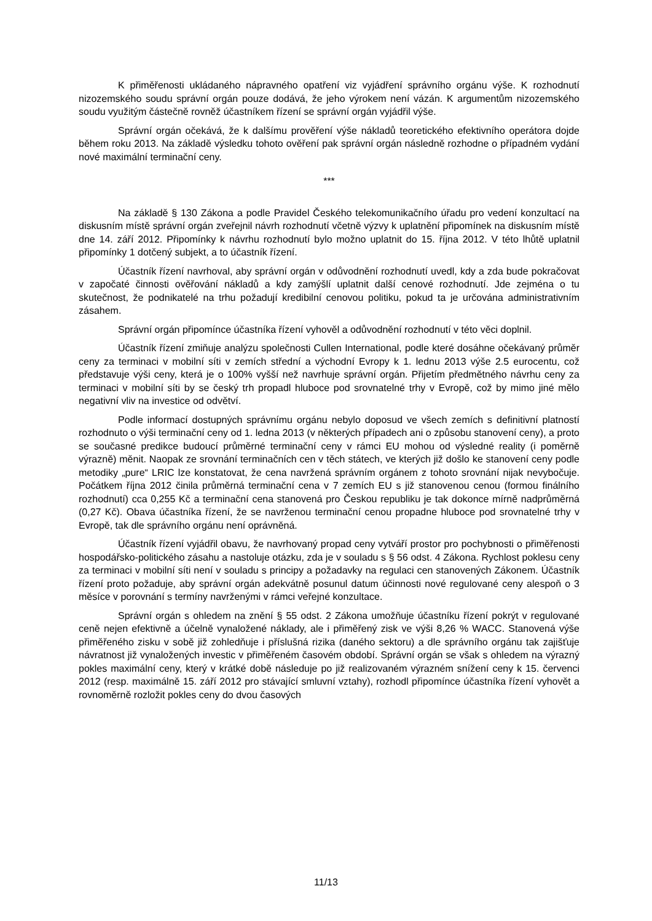K přiměřenosti ukládaného nápravného opatření viz vyjádření správního orgánu výše. K rozhodnutí nizozemského soudu správní orgán pouze dodává, že jeho výrokem není vázán. K argumentům nizozemského soudu využitým částečně rovněž účastníkem řízení se správní orgán vyjádřil výše.
Správní orgán očekává, že k dalšímu prověření výše nákladů teoretického efektivního operátora dojde během roku 2013. Na základě výsledku tohoto ověření pak správní orgán následně rozhodne o případném vydání nové maximální terminační ceny.
***
Na základě § 130 Zákona a podle Pravidel Českého telekomunikačního úřadu pro vedení konzultací na diskusním místě správní orgán zveřejnil návrh rozhodnutí včetně výzvy k uplatnění připomínek na diskusním místě dne 14. září 2012. Připomínky k návrhu rozhodnutí bylo možno uplatnit do 15. října 2012. V této lhůtě uplatnil připomínky 1 dotčený subjekt, a to účastník řízení.
Účastník řízení navrhoval, aby správní orgán v odůvodnění rozhodnutí uvedl, kdy a zda bude pokračovat v započaté činnosti ověřování nákladů a kdy zamýšlí uplatnit další cenové rozhodnutí. Jde zejména o tu skutečnost, že podnikatelé na trhu požadují kredibilní cenovou politiku, pokud ta je určována administrativním zásahem.
Správní orgán připomínce účastníka řízení vyhověl a odůvodnění rozhodnutí v této věci doplnil.
Účastník řízení zmiňuje analýzu společnosti Cullen International, podle které dosáhne očekávaný průměr ceny za terminaci v mobilní síti v zemích střední a východní Evropy k 1. lednu 2013 výše 2.5 eurocentu, což představuje výši ceny, která je o 100% vyšší než navrhuje správní orgán. Přijetím předmětného návrhu ceny za terminaci v mobilní síti by se český trh propadl hluboce pod srovnatelné trhy v Evropě, což by mimo jiné mělo negativní vliv na investice od odvětví.
Podle informací dostupných správnímu orgánu nebylo doposud ve všech zemích s definitivní platností rozhodnuto o výši terminační ceny od 1. ledna 2013 (v některých případech ani o způsobu stanovení ceny), a proto se současné predikce budoucí průměrné terminační ceny v rámci EU mohou od výsledné reality (i poměrně výrazně) měnit. Naopak ze srovnání terminačních cen v těch státech, ve kterých již došlo ke stanovení ceny podle metodiky „pure“ LRIC lze konstatovat, že cena navržená správním orgánem z tohoto srovnání nijak nevybočuje. Počátkem října 2012 činila průměrná terminační cena v 7 zemích EU s již stanovenou cenou (formou finálního rozhodnutí) cca 0,255 Kč a terminační cena stanovená pro Českou republiku je tak dokonce mírně nadprůměrná (0,27 Kč). Obava účastníka řízení, že se navrženou terminační cenou propadne hluboce pod srovnatelné trhy v Evropě, tak dle správního orgánu není oprávněná.
Účastník řízení vyjádřil obavu, že navrhovaný propad ceny vytváří prostor pro pochybnosti o přiměřenosti hospodářsko-politického zásahu a nastoluje otázku, zda je v souladu s § 56 odst. 4 Zákona. Rychlost poklesu ceny za terminaci v mobilní síti není v souladu s principy a požadavky na regulaci cen stanovených Zákonem. Účastník řízení proto požaduje, aby správní orgán adekvátně posunul datum účinnosti nové regulované ceny alespoň o 3 měsíce v porovnání s termíny navrženými v rámci veřejné konzultace.
Správní orgán s ohledem na znění § 55 odst. 2 Zákona umožňuje účastníku řízení pokrýt v regulované ceně nejen efektivně a účelně vynaložené náklady, ale i přiměřený zisk ve výši 8,26 % WACC. Stanovená výše přiměřeného zisku v sobě již zohledňuje i příslušná rizika (daného sektoru) a dle správního orgánu tak zajišťuje návratnost již vynaložených investic v přiměřeném časovém období. Správní orgán se však s ohledem na výrazný pokles maximální ceny, který v krátké době následuje po již realizovaném výrazném snížení ceny k 15. červenci 2012 (resp. maximálně 15. září 2012 pro stávající smluvní vztahy), rozhodl připomínce účastníka řízení vyhovět a rovnoměrně rozložit pokles ceny do dvou časových
11/13